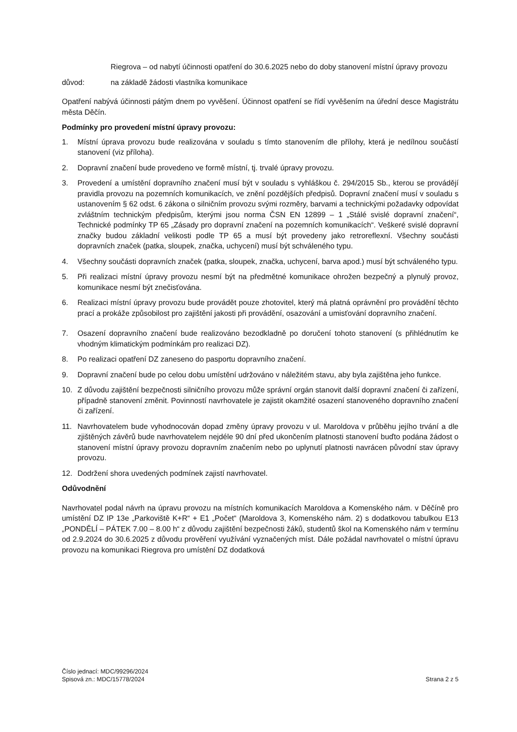Riegrova – od nabytí účinnosti opatření do 30.6.2025 nebo do doby stanovení místní úpravy provozu
důvod: na základě žádosti vlastníka komunikace
Opatření nabývá účinnosti pátým dnem po vyvěšení. Účinnost opatření se řídí vyvěšením na úřední desce Magistrátu města Děčín.
Podmínky pro provedení místní úpravy provozu:
1. Místní úprava provozu bude realizována v souladu s tímto stanovením dle přílohy, která je nedílnou součástí stanovení (viz příloha).
2. Dopravní značení bude provedeno ve formě místní, tj. trvalé úpravy provozu.
3. Provedení a umístění dopravního značení musí být v souladu s vyhláškou č. 294/2015 Sb., kterou se provádějí pravidla provozu na pozemních komunikacích, ve znění pozdějších předpisů. Dopravní značení musí v souladu s ustanovením § 62 odst. 6 zákona o silničním provozu svými rozměry, barvami a technickými požadavky odpovídat zvláštním technickým předpisům, kterými jsou norma ČSN EN 12899 – 1 „Stálé svislé dopravní značení“, Technické podmínky TP 65 „Zásady pro dopravní značení na pozemních komunikacích“. Veškeré svislé dopravní značky budou základní velikosti podle TP 65 a musí být provedeny jako retroreflexní. Všechny součásti dopravních značek (patka, sloupek, značka, uchycení) musí být schváleného typu.
4. Všechny součásti dopravních značek (patka, sloupek, značka, uchycení, barva apod.) musí být schváleného typu.
5. Při realizaci místní úpravy provozu nesmí být na předmětné komunikace ohrožen bezpečný a plynulý provoz, komunikace nesmí být znečisťována.
6. Realizaci místní úpravy provozu bude provádět pouze zhotovitel, který má platná oprávnění pro provádění těchto prací a prokáže způsobilost pro zajištění jakosti při provádění, osazování a umisťování dopravního značení.
7. Osazení dopravního značení bude realizováno bezodkladně po doručení tohoto stanovení (s přihlédnutím ke vhodným klimatickým podmínkám pro realizaci DZ).
8. Po realizaci opatření DZ zaneseno do pasportu dopravního značení.
9. Dopravní značení bude po celou dobu umístění udržováno v náležitém stavu, aby byla zajištěna jeho funkce.
10. Z důvodu zajištění bezpečnosti silničního provozu může správní orgán stanovit další dopravní značení či zařízení, případně stanovení změnit. Povinností navrhovatele je zajistit okamžité osazení stanoveného dopravního značení či zařízení.
11. Navrhovatelem bude vyhodnocován dopad změny úpravy provozu v ul. Maroldova v průběhu jejího trvání a dle zjištěných závěrů bude navrhovatelem nejdéle 90 dní před ukončením platnosti stanovení buďto podána žádost o stanovení místní úpravy provozu dopravním značením nebo po uplynutí platnosti navrácen původní stav úpravy provozu.
12. Dodržení shora uvedených podmínek zajistí navrhovatel.
Odůvodnění
Navrhovatel podal návrh na úpravu provozu na místních komunikacích Maroldova a Komenského nám. v Děčíně pro umístění DZ IP 13e „Parkoviště K+R“ + E1 „Počet“ (Maroldova 3, Komenského nám. 2) s dodatkovou tabulkou E13 „PONDĚLÍ – PÁTEK 7.00 – 8.00 h“ z důvodu zajištění bezpečnosti žáků, studentů škol na Komenského nám v termínu od 2.9.2024 do 30.6.2025 z důvodu prověření využívání vyznačených míst. Dále požádal navrhovatel o místní úpravu provozu na komunikaci Riegrova pro umístění DZ dodatková
Číslo jednací: MDC/99296/2024
Spisová zn.: MDC/15778/2024
Strana 2 z 5